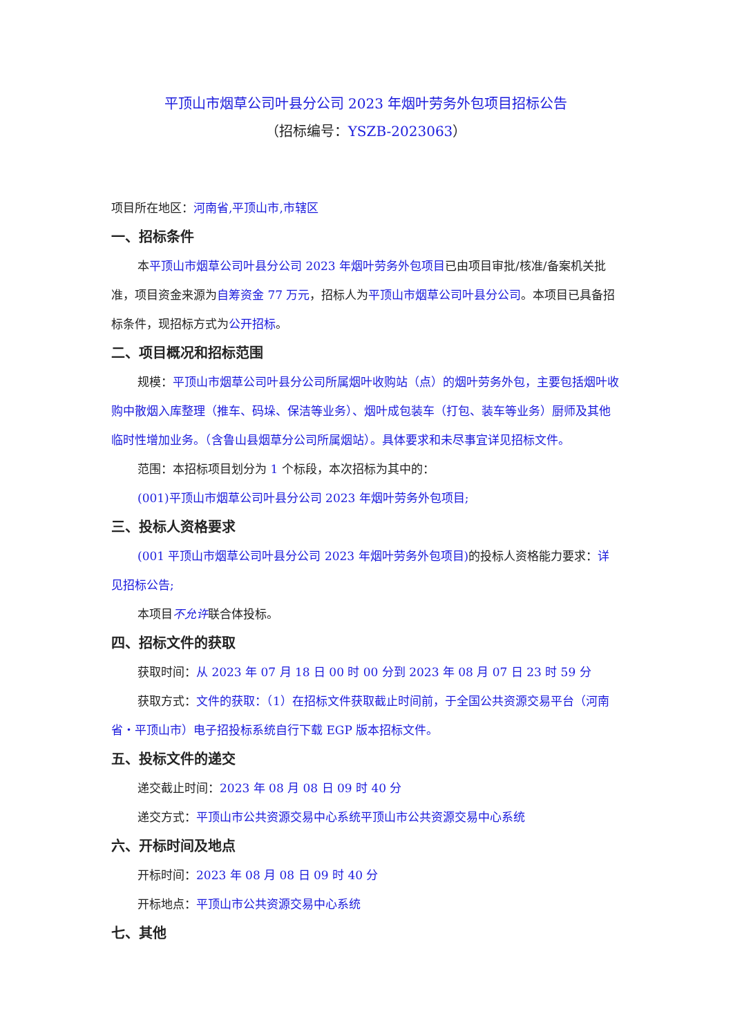平顶山市烟草公司叶县分公司 2023 年烟叶劳务外包项目招标公告
（招标编号：YSZB-2023063）
项目所在地区：河南省,平顶山市,市辖区
一、招标条件
本平顶山市烟草公司叶县分公司 2023 年烟叶劳务外包项目已由项目审批/核准/备案机关批准，项目资金来源为自筹资金 77 万元，招标人为平顶山市烟草公司叶县分公司。本项目已具备招标条件，现招标方式为公开招标。
二、项目概况和招标范围
规模：平顶山市烟草公司叶县分公司所属烟叶收购站（点）的烟叶劳务外包，主要包括烟叶收购中散烟入库整理（推车、码垛、保洁等业务）、烟叶成包装车（打包、装车等业务）厨师及其他临时性增加业务。（含鲁山县烟草分公司所属烟站）。具体要求和未尽事宜详见招标文件。
范围：本招标项目划分为 1 个标段，本次招标为其中的：
(001)平顶山市烟草公司叶县分公司 2023 年烟叶劳务外包项目;
三、投标人资格要求
(001 平顶山市烟草公司叶县分公司 2023 年烟叶劳务外包项目) 的投标人资格能力要求：详见招标公告;
本项目不允许联合体投标。
四、招标文件的获取
获取时间：从 2023 年 07 月 18 日 00 时 00 分到 2023 年 08 月 07 日 23 时 59 分
获取方式：文件的获取：（1）在招标文件获取截止时间前，于全国公共资源交易平台（河南省・平顶山市）电子招投标系统自行下载 EGP 版本招标文件。
五、投标文件的递交
递交截止时间：2023 年 08 月 08 日 09 时 40 分
递交方式：平顶山市公共资源交易中心系统平顶山市公共资源交易中心系统
六、开标时间及地点
开标时间：2023 年 08 月 08 日 09 时 40 分
开标地点：平顶山市公共资源交易中心系统
七、其他